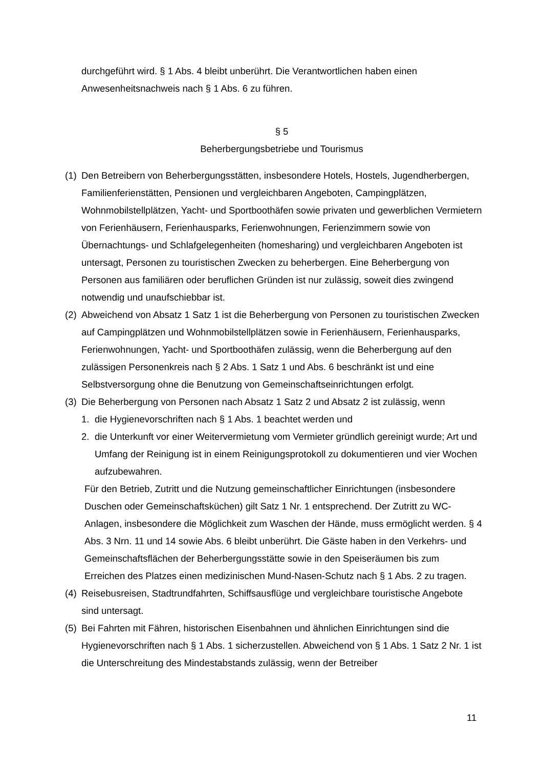durchgeführt wird. § 1 Abs. 4 bleibt unberührt. Die Verantwortlichen haben einen Anwesenheitsnachweis nach § 1 Abs. 6 zu führen.
§ 5
Beherbergungsbetriebe und Tourismus
(1)
Den Betreibern von Beherbergungsstätten, insbesondere Hotels, Hostels, Jugendherbergen, Familienferienstätten, Pensionen und vergleichbaren Angeboten, Campingplätzen, Wohnmobilstellplätzen, Yacht- und Sportboothäfen sowie privaten und gewerblichen Vermietern von Ferienhäusern, Ferienhausparks, Ferienwohnungen, Ferienzimmern sowie von Übernachtungs- und Schlafgelegenheiten (homesharing) und vergleichbaren Angeboten ist untersagt, Personen zu touristischen Zwecken zu beherbergen. Eine Beherbergung von Personen aus familiären oder beruflichen Gründen ist nur zulässig, soweit dies zwingend notwendig und unaufschiebbar ist.
(2)
Abweichend von Absatz 1 Satz 1 ist die Beherbergung von Personen zu touristischen Zwecken auf Campingplätzen und Wohnmobilstellplätzen sowie in Ferienhäusern, Ferienhausparks, Ferienwohnungen, Yacht- und Sportboothäfen zulässig, wenn die Beherbergung auf den zulässigen Personenkreis nach § 2 Abs. 1 Satz 1 und Abs. 6 beschränkt ist und eine Selbstversorgung ohne die Benutzung von Gemeinschaftseinrichtungen erfolgt.
(3)
Die Beherbergung von Personen nach Absatz 1 Satz 2 und Absatz 2 ist zulässig, wenn
1. die Hygienevorschriften nach § 1 Abs. 1 beachtet werden und
2. die Unterkunft vor einer Weitervermietung vom Vermieter gründlich gereinigt wurde; Art und Umfang der Reinigung ist in einem Reinigungsprotokoll zu dokumentieren und vier Wochen aufzubewahren.
Für den Betrieb, Zutritt und die Nutzung gemeinschaftlicher Einrichtungen (insbesondere Duschen oder Gemeinschaftsküchen) gilt Satz 1 Nr. 1 entsprechend. Der Zutritt zu WC-Anlagen, insbesondere die Möglichkeit zum Waschen der Hände, muss ermöglicht werden. § 4 Abs. 3 Nrn. 11 und 14 sowie Abs. 6 bleibt unberührt. Die Gäste haben in den Verkehrs- und Gemeinschaftsflächen der Beherbergungsstätte sowie in den Speiseräumen bis zum Erreichen des Platzes einen medizinischen Mund-Nasen-Schutz nach § 1 Abs. 2 zu tragen.
(4)
Reisebusreisen, Stadtrundfahrten, Schiffsausflüge und vergleichbare touristische Angebote sind untersagt.
(5)
Bei Fahrten mit Fähren, historischen Eisenbahnen und ähnlichen Einrichtungen sind die Hygienevorschriften nach § 1 Abs. 1 sicherzustellen. Abweichend von § 1 Abs. 1 Satz 2 Nr. 1 ist die Unterschreitung des Mindestabstands zulässig, wenn der Betreiber
11